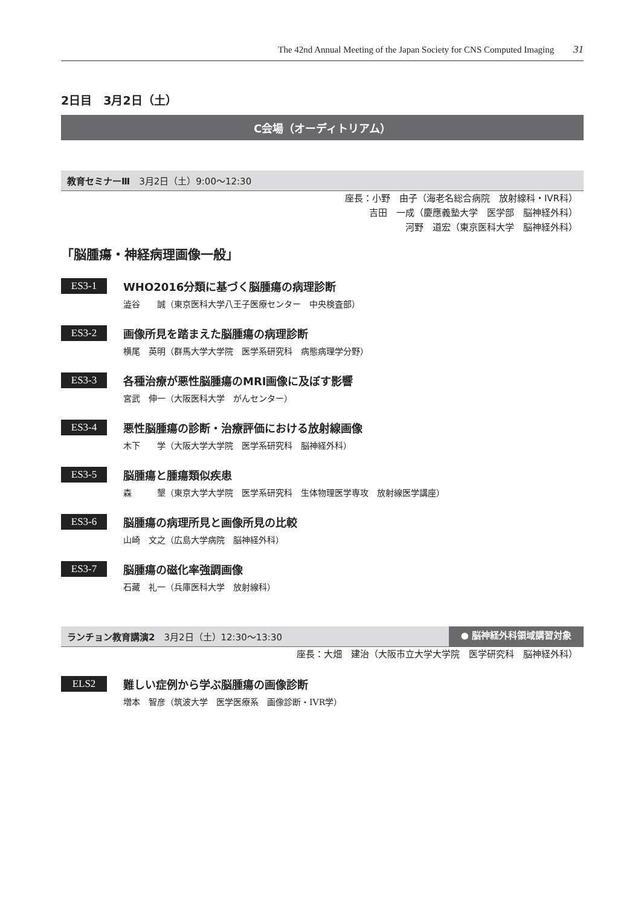The 42nd Annual Meeting of the Japan Society for CNS Computed Imaging 31
2日目　3月2日（土）
C会場（オーディトリアム）
教育セミナーⅢ　3月2日（土）9:00～12:30
座長：小野　由子（海老名総合病院　放射線科・IVR科）
吉田　一成（慶應義塾大学　医学部　脳神経外科）
河野　道宏（東京医科大学　脳神経外科）
「脳腫瘍・神経病理画像一般」
ES3-1
WHO2016分類に基づく脳腫瘍の病理診断
澁谷　　誠（東京医科大学八王子医療センター　中央検査部）
ES3-2
画像所見を踏まえた脳腫瘍の病理診断
横尾　英明（群馬大学大学院　医学系研究科　病態病理学分野）
ES3-3
各種治療が悪性脳腫瘍のMRI画像に及ぼす影響
宮武　伸一（大阪医科大学　がんセンター）
ES3-4
悪性脳腫瘍の診断・治療評価における放射線画像
木下　　学（大阪大学大学院　医学系研究科　脳神経外科）
ES3-5
脳腫瘍と腫瘍類似疾患
森　　　墾（東京大学大学院　医学系研究科　生体物理医学専攻　放射線医学講座）
ES3-6
脳腫瘍の病理所見と画像所見の比較
山崎　文之（広島大学病院　脳神経外科）
ES3-7
脳腫瘍の磁化率強調画像
石藏　礼一（兵庫医科大学　放射線科）
ランチョン教育講演2　3月2日（土）12:30～13:30 ● 脳神経外科領域講習対象
座長：大畑　建治（大阪市立大学大学院　医学研究科　脳神経外科）
ELS2
難しい症例から学ぶ脳腫瘍の画像診断
増本　智彦（筑波大学　医学医療系　画像診断・IVR学）